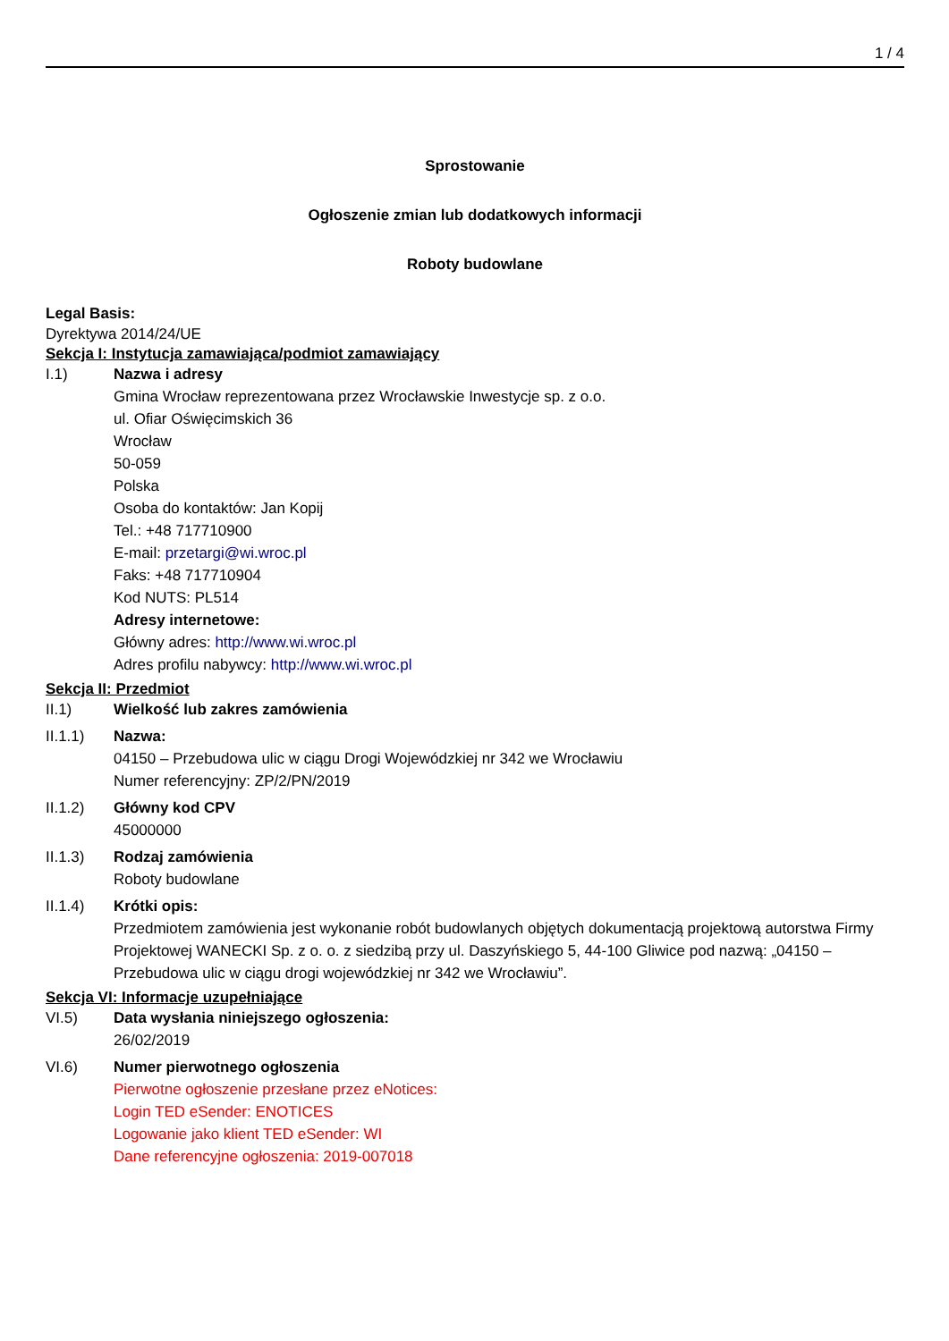1 / 4
Sprostowanie
Ogłoszenie zmian lub dodatkowych informacji
Roboty budowlane
Legal Basis:
Dyrektywa 2014/24/UE
Sekcja I: Instytucja zamawiająca/podmiot zamawiający
I.1)
Nazwa i adresy
Gmina Wrocław reprezentowana przez Wrocławskie Inwestycje sp. z o.o.
ul. Ofiar Oświęcimskich 36
Wrocław
50-059
Polska
Osoba do kontaktów: Jan Kopij
Tel.: +48 717710900
E-mail: przetargi@wi.wroc.pl
Faks: +48 717710904
Kod NUTS: PL514
Adresy internetowe:
Główny adres: http://www.wi.wroc.pl
Adres profilu nabywcy: http://www.wi.wroc.pl
Sekcja II: Przedmiot
II.1)
Wielkość lub zakres zamówienia
II.1.1)
Nazwa:
04150 – Przebudowa ulic w ciągu Drogi Wojewódzkiej nr 342 we Wrocławiu
Numer referencyjny: ZP/2/PN/2019
II.1.2)
Główny kod CPV
45000000
II.1.3)
Rodzaj zamówienia
Roboty budowlane
II.1.4)
Krótki opis:
Przedmiotem zamówienia jest wykonanie robót budowlanych objętych dokumentacją projektową autorstwa Firmy Projektowej WANECKI Sp. z o. o. z siedzibą przy ul. Daszyńskiego 5, 44-100 Gliwice pod nazwą: „04150 – Przebudowa ulic w ciągu drogi wojewódzkiej nr 342 we Wrocławiu”.
Sekcja VI: Informacje uzupełniające
VI.5)
Data wysłania niniejszego ogłoszenia:
26/02/2019
VI.6)
Numer pierwotnego ogłoszenia
Pierwotne ogłoszenie przesłane przez eNotices:
Login TED eSender: ENOTICES
Logowanie jako klient TED eSender: WI
Dane referencyjne ogłoszenia: 2019-007018